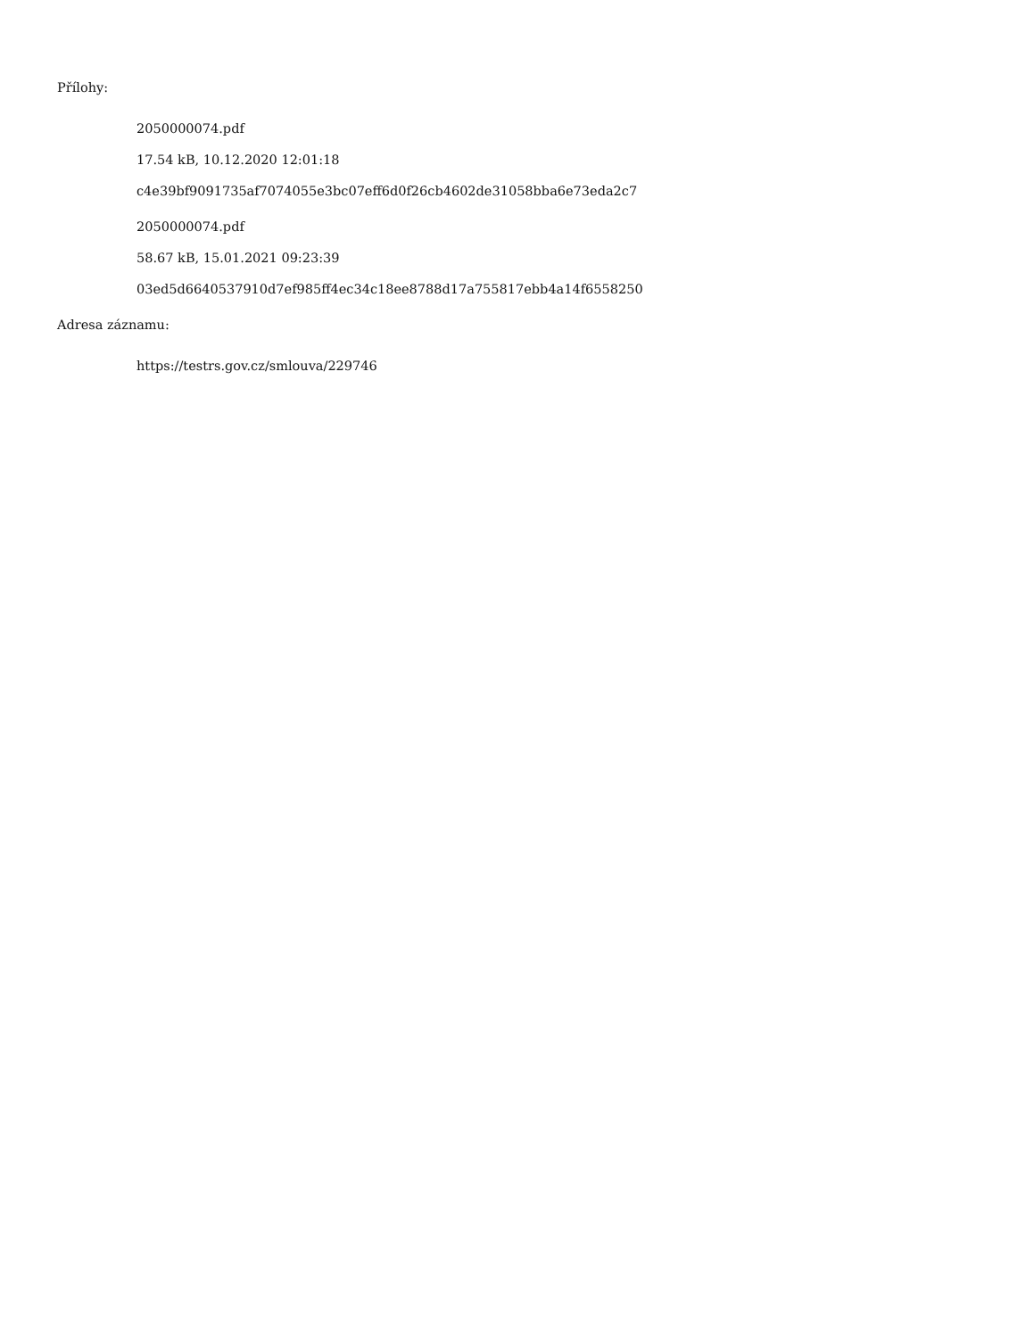Přílohy:
2050000074.pdf
17.54 kB, 10.12.2020 12:01:18
c4e39bf9091735af7074055e3bc07eff6d0f26cb4602de31058bba6e73eda2c7
2050000074.pdf
58.67 kB, 15.01.2021 09:23:39
03ed5d6640537910d7ef985ff4ec34c18ee8788d17a755817ebb4a14f6558250
Adresa záznamu:
https://testrs.gov.cz/smlouva/229746